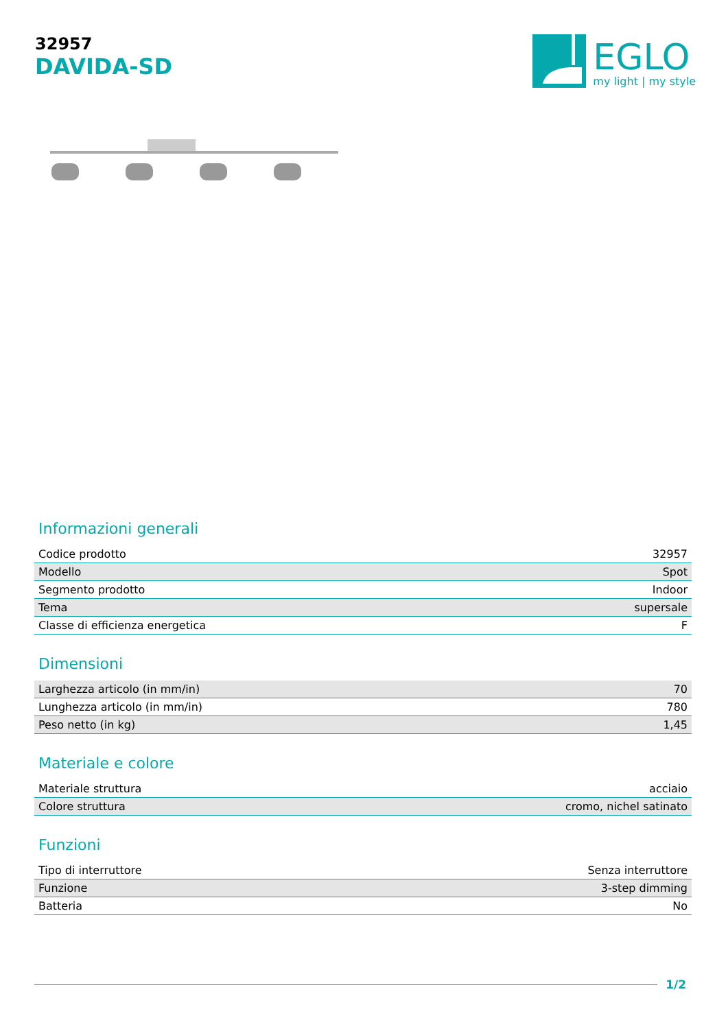32957
DAVIDA-SD
EGLO
my light | my style
Informazioni generali
| Codice prodotto | 32957 |
| Modello | Spot |
| Segmento prodotto | Indoor |
| Tema | supersale |
| Classe di efficienza energetica | F |
Dimensioni
| Larghezza articolo (in mm/in) | 70 |
| Lunghezza articolo (in mm/in) | 780 |
| Peso netto (in kg) | 1,45 |
Materiale e colore
| Materiale struttura | acciaio |
| Colore struttura | cromo, nichel satinato |
Funzioni
| Tipo di interruttore | Senza interruttore |
| Funzione | 3-step dimming |
| Batteria | No |
1/2